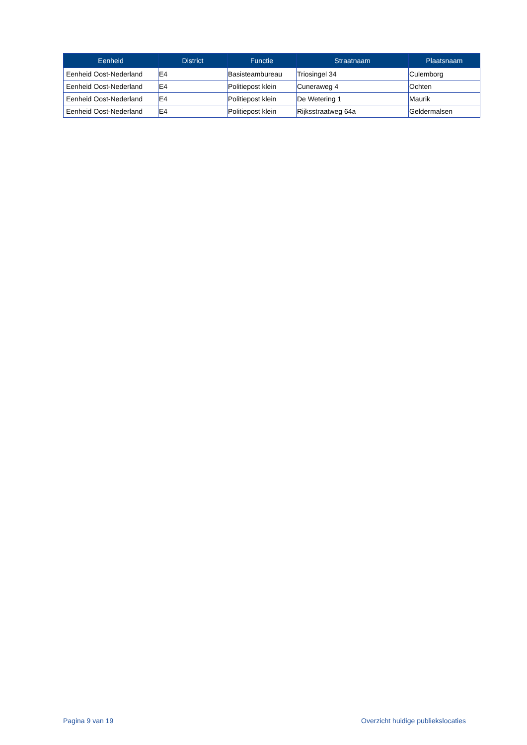| Eenheid | District | Functie | Straatnaam | Plaatsnaam |
| --- | --- | --- | --- | --- |
| Eenheid Oost-Nederland | E4 | Basisteambureau | Triosingel 34 | Culemborg |
| Eenheid Oost-Nederland | E4 | Politiepost klein | Cuneraweg 4 | Ochten |
| Eenheid Oost-Nederland | E4 | Politiepost klein | De Wetering 1 | Maurik |
| Eenheid Oost-Nederland | E4 | Politiepost klein | Rijksstraatweg 64a | Geldermalsen |
Pagina 9 van 19 Overzicht huidige publiekslocaties